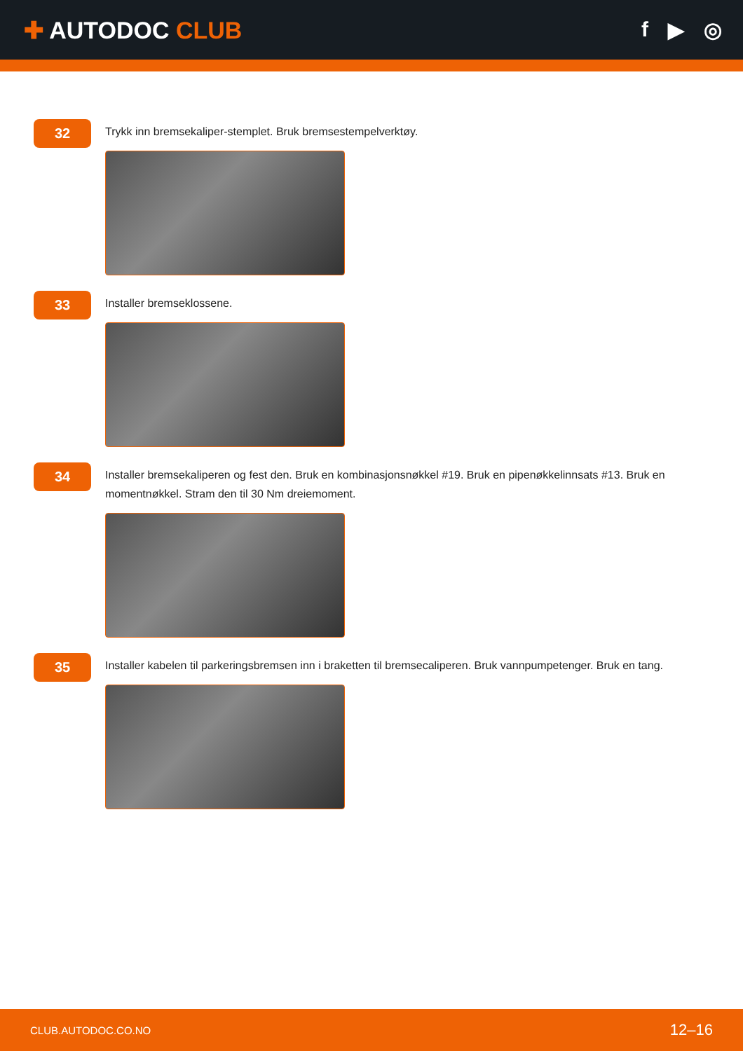✚ AUTODOC CLUB f ▶ ◎
32
Trykk inn bremsekaliper-stemplet. Bruk bremsestempelverktøy.
33
Installer bremseklossene.
34
Installer bremsekaliperen og fest den. Bruk en kombinasjonsnøkkel #19. Bruk en pipenøkkelinnsats #13. Bruk en momentnøkkel. Stram den til 30 Nm dreiemoment.
35
Installer kabelen til parkeringsbremsen inn i braketten til bremsecaliperen. Bruk vannpumpetenger. Bruk en tang.
CLUB.AUTODOC.CO.NO 12–16